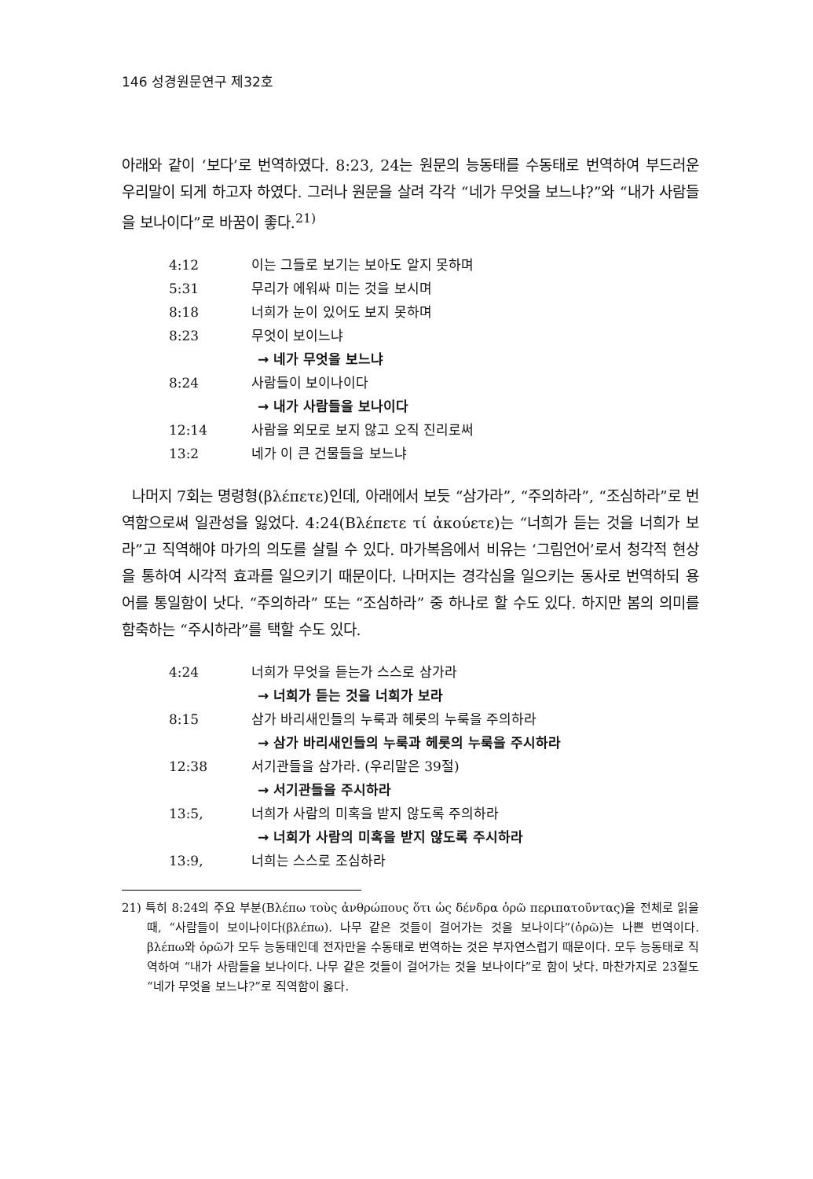146 성경원문연구 제32호
아래와 같이 ‘보다’로 번역하였다. 8:23, 24는 원문의 능동태를 수동태로 번역하여 부드러운 우리말이 되게 하고자 하였다. 그러나 원문을 살려 각각 “네가 무엇을 보느냐?”와 “내가 사람들을 보나이다”로 바꿈이 좋다.<sup>21)</sup>
| 4:12 | 이는 그들로 보기는 보아도 알지 못하며 |
| 5:31 | 무리가 에워싸 미는 것을 보시며 |
| 8:18 | 너희가 눈이 있어도 보지 못하며 |
| 8:23 | 무엇이 보이느냐 |
| | → 네가 무엇을 보느냐 |
| 8:24 | 사람들이 보이나이다 |
| | → 내가 사람들을 보나이다 |
| 12:14 | 사람을 외모로 보지 않고 오직 진리로써 |
| 13:2 | 네가 이 큰 건물들을 보느냐 |
나머지 7회는 명령형(βλέπετε)인데, 아래에서 보듯 “삼가라”, “주의하라”, “조심하라”로 번역함으로써 일관성을 잃었다. 4:24(Βλέπετε τί ἀκούετε)는 “너희가 듣는 것을 너희가 보라”고 직역해야 마가의 의도를 살릴 수 있다. 마가복음에서 비유는 ‘그림언어’로서 청각적 현상을 통하여 시각적 효과를 일으키기 때문이다. 나머지는 경각심을 일으키는 동사로 번역하되 용어를 통일함이 낫다. “주의하라” 또는 “조심하라” 중 하나로 할 수도 있다. 하지만 봄의 의미를 함축하는 “주시하라”를 택할 수도 있다.
| 4:24 | 너희가 무엇을 듣는가 스스로 삼가라 |
| | → 너희가 듣는 것을 너희가 보라 |
| 8:15 | 삼가 바리새인들의 누룩과 헤롯의 누룩을 주의하라 |
| | → 삼가 바리새인들의 누룩과 헤롯의 누룩을 주시하라 |
| 12:38 | 서기관들을 삼가라. (우리말은 39절) |
| | → 서기관들을 주시하라 |
| 13:5, | 너희가 사람의 미혹을 받지 않도록 주의하라 |
| | → 너희가 사람의 미혹을 받지 않도록 주시하라 |
| 13:9, | 너희는 스스로 조심하라 |
21) 특히 8:24의 주요 부분(Βλέπω τοὺς ἀνθρώπους ὅτι ὡς δένδρα ὁρῶ περιπατοῦντας)을 전체로 읽을 때, “사람들이 보이나이다(βλέπω). 나무 같은 것들이 걸어가는 것을 보나이다”(ὁρῶ)는 나쁜 번역이다. βλέπω와 ὁρῶ가 모두 능동태인데 전자만을 수동태로 번역하는 것은 부자연스럽기 때문이다. 모두 능동태로 직역하여 “내가 사람들을 보나이다. 나무 같은 것들이 걸어가는 것을 보나이다”로 함이 낫다. 마찬가지로 23절도 “네가 무엇을 보느냐?”로 직역함이 옳다.